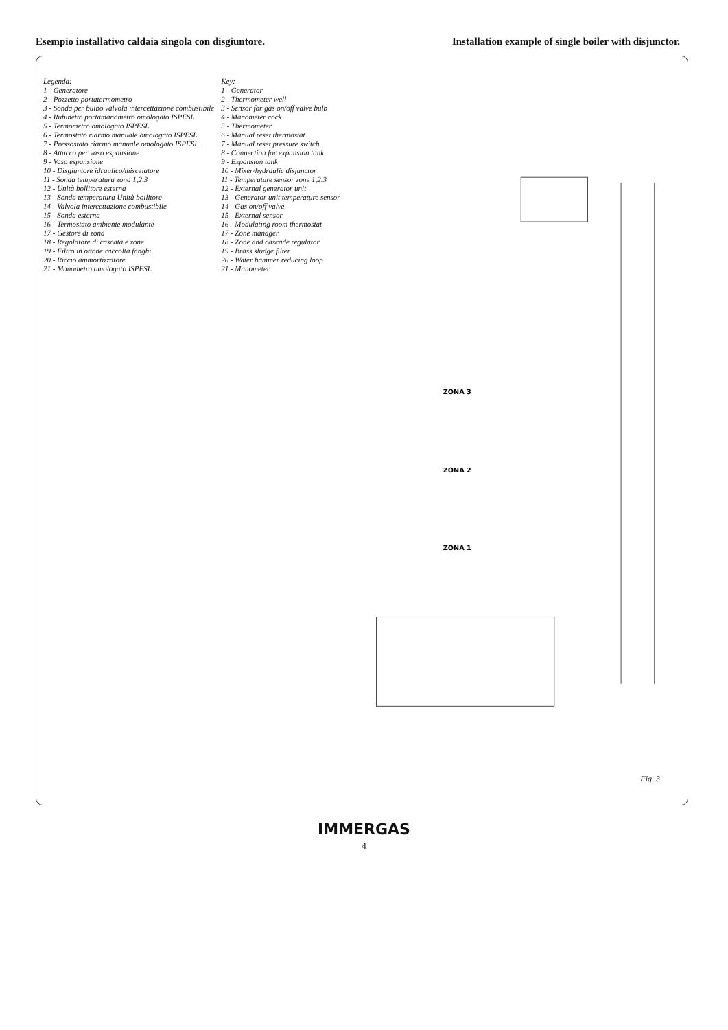Esempio installativo caldaia singola con disgiuntore.
Installation example of single boiler with disjunctor.
Legenda:
1 - Generatore
2 - Pozzetto portatermometro
3 - Sonda per bulbo valvola intercettazione combustibile
4 - Rubinetto portamanometro omologato ISPESL
5 - Termometro omologato ISPESL
6 - Termostato riarmo manuale omologato ISPESL
7 - Pressostato riarmo manuale omologato ISPESL
8 - Attacco per vaso espansione
9 - Vaso espansione
10 - Disgiuntore idraulico/miscelatore
11 - Sonda temperatura zona 1,2,3
12 - Unità bollitore esterna
13 - Sonda temperatura Unità bollitore
14 - Valvola intercettazione combustibile
15 - Sonda esterna
16 - Termostato ambiente modulante
17 - Gestore di zona
18 - Regolatore di cascata e zone
19 - Filtro in ottone raccolta fanghi
20 - Riccio ammortizzatore
21 - Manometro omologato ISPESL
Key:
1 - Generator
2 - Thermometer well
3 - Sensor for gas on/off valve bulb
4 - Manometer cock
5 - Thermometer
6 - Manual reset thermostat
7 - Manual reset pressure switch
8 - Connection for expansion tank
9 - Expansion tank
10 - Mixer/hydraulic disjunctor
11 - Temperature sensor zone 1,2,3
12 - External generator unit
13 - Generator unit temperature sensor
14 - Gas on/off valve
15 - External sensor
16 - Modulating room thermostat
17 - Zone manager
18 - Zone and cascade regulator
19 - Brass sludge filter
20 - Water hammer reducing loop
21 - Manometer
ZONA 3
ZONA 2
ZONA 1
Fig. 3
IMMERGAS
4